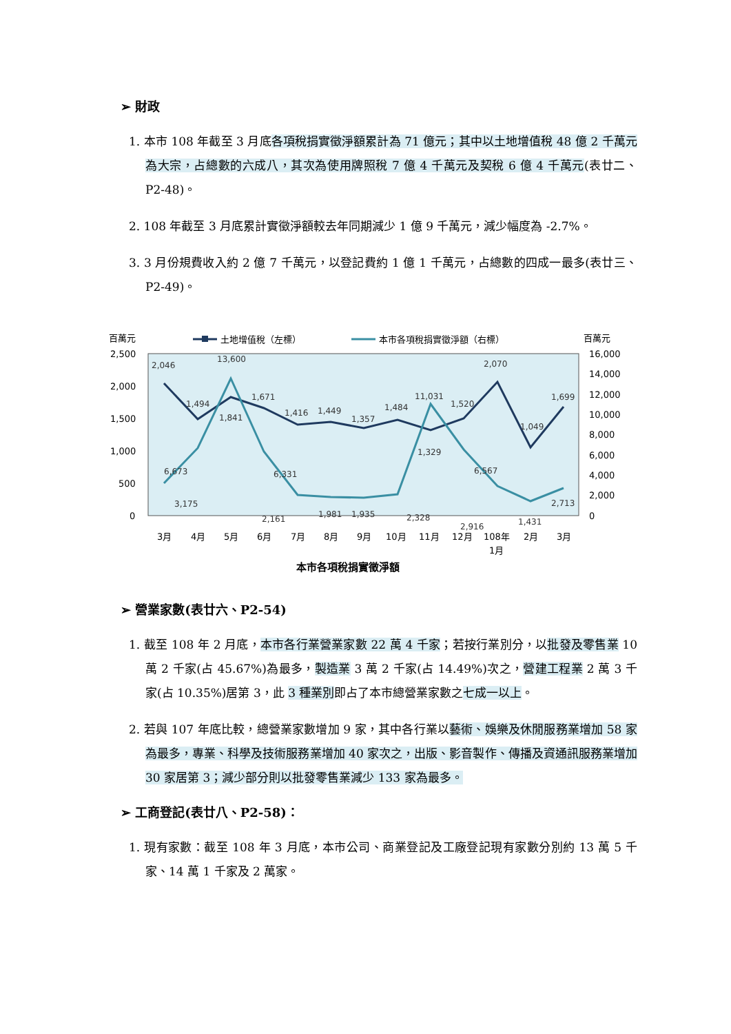➢ 財政
1. 本市 108 年截至 3 月底各項稅捐實徵淨額累計為 71 億元；其中以土地增值稅 48 億 2 千萬元為大宗，占總數的六成八，其次為使用牌照稅 7 億 4 千萬元及契稅 6 億 4 千萬元(表廿二、P2-48)。
2. 108 年截至 3 月底累計實徵淨額較去年同期減少 1 億 9 千萬元，減少幅度為 -2.7%。
3. 3 月份規費收入約 2 億 7 千萬元，以登記費約 1 億 1 千萬元，占總數的四成一最多(表廿三、P2-49)。
百萬元
百萬元
土地增值稅（左標）
本市各項稅捐實徵淨額（右標）
2,500
2,000
1,500
1,000
500
0
16,000
14,000
12,000
10,000
8,000
6,000
4,000
2,000
0
2,046
1,494
1,841
1,671
1,416
1,449
1,357
1,484
1,329
1,520
2,070
1,049
1,699
6,673
3,175
13,600
6,331
2,161
1,981
1,935
2,328
11,031
6,567
2,916
1,431
2,713
3月
4月
5月
6月
7月
8月
9月
10月
11月
12月
108年
1月
2月
3月
本市各項稅捐實徵淨額
➢ 營業家數(表廿六、P2-54)
1. 截至 108 年 2 月底，本市各行業營業家數 22 萬 4 千家；若按行業別分，以批發及零售業 10 萬 2 千家(占 45.67%)為最多，製造業 3 萬 2 千家(占 14.49%)次之，營建工程業 2 萬 3 千家(占 10.35%)居第 3，此 3 種業別即占了本市總營業家數之七成一以上。
2. 若與 107 年底比較，總營業家數增加 9 家，其中各行業以藝術、娛樂及休閒服務業增加 58 家為最多，專業、科學及技術服務業增加 40 家次之，出版、影音製作、傳播及資通訊服務業增加 30 家居第 3；減少部分則以批發零售業減少 133 家為最多。
➢ 工商登記(表廿八、P2-58)：
1. 現有家數：截至 108 年 3 月底，本市公司、商業登記及工廠登記現有家數分別約 13 萬 5 千家、14 萬 1 千家及 2 萬家。